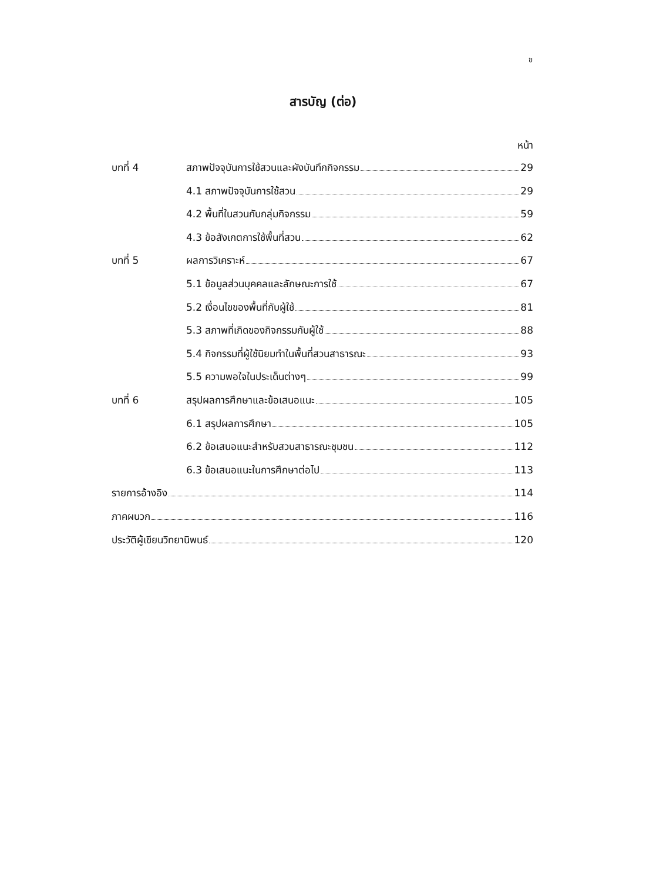ข
สารบัญ (ต่อ)
หน้า
บทที่ 4 สภาพปัจจุบันการใช้สวนและผังบันทึกกิจกรรม 29
4.1 สภาพปัจจุบันการใช้สวน 29
4.2 พื้นที่ในสวนกับกลุ่มกิจกรรม 59
4.3 ข้อสังเกตการใช้พื้นที่สวน 62
บทที่ 5 ผลการวิเคราะห์ 67
5.1 ข้อมูลส่วนบุคคลและลักษณะการใช้ 67
5.2 เงื่อนไขของพื้นที่กับผู้ใช้ 81
5.3 สภาพที่เกิดของกิจกรรมกับผู้ใช้ 88
5.4 กิจกรรมที่ผู้ใช้นิยมทำในพื้นที่สวนสาธารณะ 93
5.5 ความพอใจในประเด็นต่างๆ 99
บทที่ 6 สรุปผลการศึกษาและข้อเสนอแนะ 105
6.1 สรุปผลการศึกษา 105
6.2 ข้อเสนอแนะสำหรับสวนสาธารณะชุมชน 112
6.3 ข้อเสนอแนะในการศึกษาต่อไป 113
รายการอ้างอิง 114
ภาคผนวก 116
ประวัติผู้เขียนวิทยานิพนธ์ 120